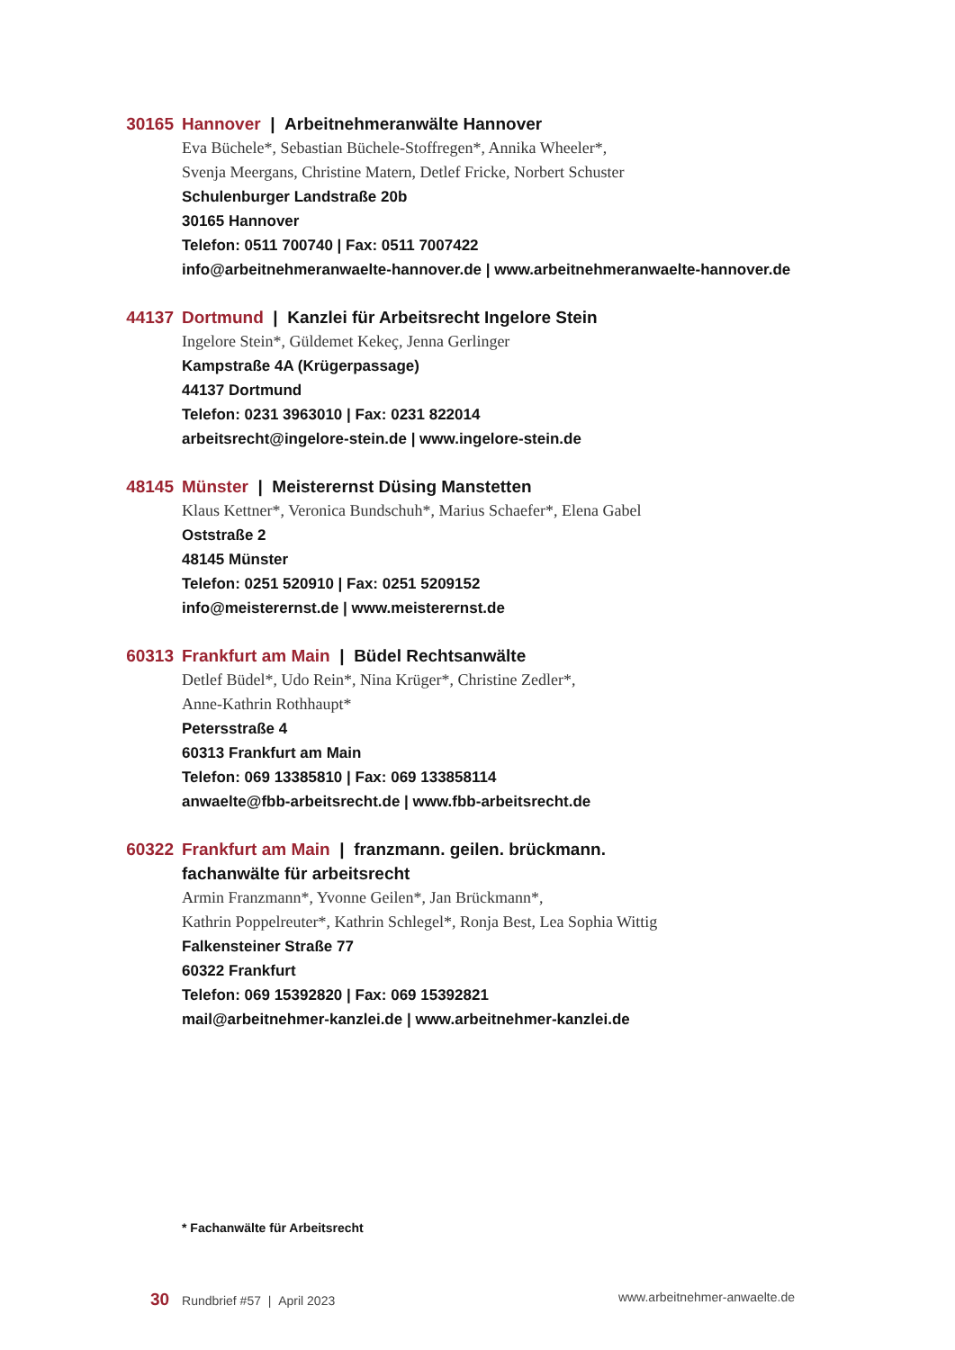30165 Hannover | Arbeitnehmeranwälte Hannover
Eva Büchele*, Sebastian Büchele-Stoffregen*, Annika Wheeler*,
Svenja Meergans, Christine Matern, Detlef Fricke, Norbert Schuster
Schulenburger Landstraße 20b
30165 Hannover
Telefon: 0511 700740 | Fax: 0511 7007422
info@arbeitnehmeranwaelte-hannover.de | www.arbeitnehmeranwaelte-hannover.de
44137 Dortmund | Kanzlei für Arbeitsrecht Ingelore Stein
Ingelore Stein*, Güldemet Kekeç, Jenna Gerlinger
Kampstraße 4A (Krügerpassage)
44137 Dortmund
Telefon: 0231 3963010 | Fax: 0231 822014
arbeitsrecht@ingelore-stein.de | www.ingelore-stein.de
48145 Münster | Meisterernst Düsing Manstetten
Klaus Kettner*, Veronica Bundschuh*, Marius Schaefer*, Elena Gabel
Oststraße 2
48145 Münster
Telefon: 0251 520910 | Fax: 0251 5209152
info@meisterernst.de | www.meisterernst.de
60313 Frankfurt am Main | Büdel Rechtsanwälte
Detlef Büdel*, Udo Rein*, Nina Krüger*, Christine Zedler*,
Anne-Kathrin Rothhaupt*
Petersstraße 4
60313 Frankfurt am Main
Telefon: 069 13385810 | Fax: 069 133858114
anwaelte@fbb-arbeitsrecht.de | www.fbb-arbeitsrecht.de
60322 Frankfurt am Main | franzmann. geilen. brückmann.
fachanwälte für arbeitsrecht
Armin Franzmann*, Yvonne Geilen*, Jan Brückmann*,
Kathrin Poppelreuter*, Kathrin Schlegel*, Ronja Best, Lea Sophia Wittig
Falkensteiner Straße 77
60322 Frankfurt
Telefon: 069 15392820 | Fax: 069 15392821
mail@arbeitnehmer-kanzlei.de | www.arbeitnehmer-kanzlei.de
* Fachanwälte für Arbeitsrecht
30 Rundbrief #57 | April 2023
www.arbeitnehmer-anwaelte.de